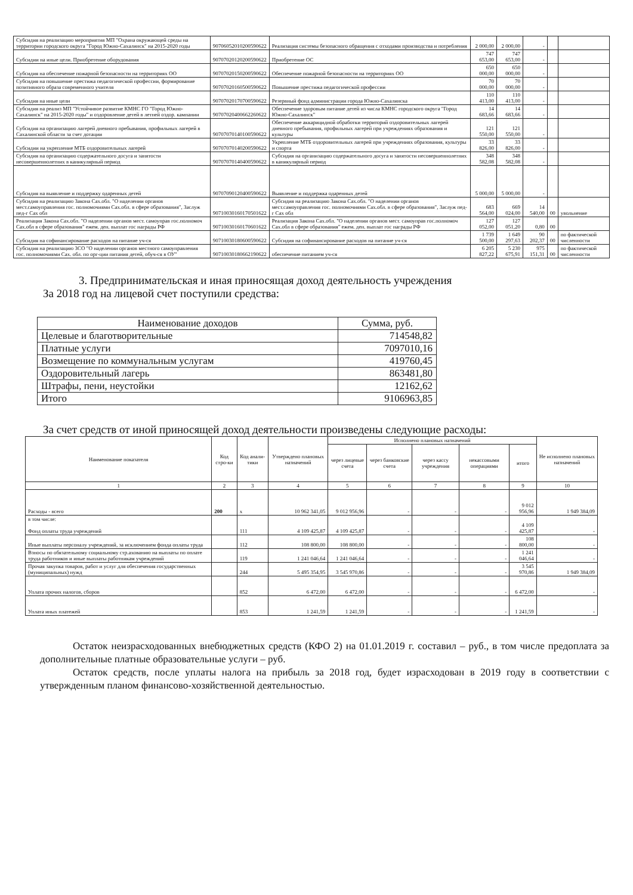| Субсидия на реализацию мероприятия МП "Охрана окружающей среды на территории городского округа "Город Южно-Сахалинск" на 2015-2020 годы | 90706052010200590622 | Реализация системы безопасного обращения с отходами производства и потребления | 2 000,00 | 2 000,00 | - | | |
| Субсидии на иные цели. Приобретение оборудования | 90707020120200590622 | Приобретение ОС | 747 653,00 | 747 653,00 | - | | |
| Субсидия на обеспечение пожарной безопасности на территориях ОО | 90707020150200590622 | Обеспечение пожарной безопасности на территориях ОО | 650 000,00 | 650 000,00 | - | | |
| Субсидия на повышение престижа педагогической профессии, формирование позитивного образа современного учителя | 90707020160500590622 | Повышение престижа педагогической профессии | 70 000,00 | 70 000,00 | - | | |
| Субсидия на иные цели | 90707020170700590622 | Резервный фонд администрации города Южно-Сахалинска | 110 413,00 | 110 413,00 | - | | |
| Субсидия на реализ МП "Устойчивое развитие КМНС ГО "Город Южно-Сахалинск" на 2015-2020 годы" и оздоровление детей в летней оздор. кампании | 90707020400662260622 | Обеспечение здоровым питание детей из числа КМНС городского округа "Город Южно-Сахалинск" | 14 683,66 | 14 683,66 | - | | |
| Субсидия на организацию лагерей дневного пребывания, профильных лагерей в Сахалинской области за счет дотации | 90707070140100590622 | Обеспечение аккарицидной обработки территорий оздоровительных лагерей дневного пребывания, профильных лагерей при учреждениях образования и культуры | 121 550,00 | 121 550,00 | - | | |
| Субсидии на укрепление МТБ оздоровительных лагерей | 90707070140200590622 | Укрепление МТБ оздоровительных лагерей при учреждениях образования, культуры и спорта | 33 826,00 | 33 826,00 | - | | |
| Субсидия на организацию содержательного досуга и занятости несовершеннолетних в каникулярный период | 90707070140400590622 | Субсидия на организацию содержательного досуга и занятости несовершеннолетних в каникулярный период | 348 582,08 | 348 582,08 | - | | |
| Субсидия на выявление и поддержку одаренных детей | 90707090120400590622 | Выявление и поддержка одаренных детей | 5 000,00 | 5 000,00 | - | | |
| Субсидия на реализацию Закона Сах.обл. "О наделении органов мест.самоуправления гос. полномочиями Сах.обл. в сфере образования", Заслуж пед-г Сах обл | 90710030160170501622 | Субсидия на реализацию Закона Сах.обл. "О наделении органов мест.самоуправления гос. полномочиями Сах.обл. в сфере образования", Заслуж пед-г Сах обл | 683 564,00 | 669 024,00 | 14 540,00 | 00 | увольнение |
| Реализация Закона Сах.обл. "О наделении органов мест. самоуправ гос.полномоч Сах.обл в сфере образования" ежем. ден. выплат гос награды РФ | 90710030160170601622 | Реализация Закона Сах.обл. "О наделении органов мест. самоуправ гос.полномоч Сах.обл в сфере образования" ежем. ден. выплат гос награды РФ | 127 052,00 | 127 051,20 | 0,80 | 00 | |
| Субсидия на софинансирование расходов на питание уч-ся | 90710030180600590622 | Субсидия на софинансирование расходов на питание уч-ся | 1 739 500,00 | 1 649 297,63 | 90 202,37 | 00 | по фактической численности |
| Субсидия на реализацию ЗСО "О наделении органов местного самоуправления гос. полномочиями Сах. обл. по орг-ции питания детей, обуч-ся в ОУ" | 90710030180662190622 | обеспечение питанием уч-ся | 6 205 827,22 | 5 230 675,91 | 975 151,31 | 00 | по фактической численности |
3. Предпринимательская и иная приносящая доход деятельность учреждения
За 2018 год на лицевой счет поступили средства:
| Наименование доходов | Сумма, руб. |
| Целевые и благотворительные | 714548,82 |
| Платные услуги | 7097010,16 |
| Возмещение по коммунальным услугам | 419760,45 |
| Оздоровительный лагерь | 863481,80 |
| Штрафы, пени, неустойки | 12162,62 |
| Итого | 9106963,85 |
За счет средств от иной приносящей доход деятельности произведены следующие расходы:
| Наименование показателя | Код стро-ки | Код анали-тики | Утверждено плановых назначений | Исполнено плановых назначений | | | | | Не исполнено плановых назначений |
| --- | --- | --- | --- | --- | --- | --- | --- | --- | --- |
| | | | | через лицевые счета | через банковские счета | через кассу учреждения | некассовыми операциями | итого | |
| 1 | 2 | 3 | 4 | 5 | 6 | 7 | 8 | 9 | 10 |
| Расходы - всего | 200 | x | 10 962 341,05 | 9 012 956,96 | - | - | - | 9 012 956,96 | 1 949 384,09 |
| в том числе: Фонд оплаты труда учреждений | | 111 | 4 109 425,87 | 4 109 425,87 | - | - | - | 4 109 425,87 | - |
| Иные выплаты персоналу учреждений, за исключением фонда оплаты труда | | 112 | 108 800,00 | 108 800,00 | - | - | - | 108 800,00 | - |
| Взносы по обязательному социальному стр.ахованию на выплаты по оплате труда работников и иные выплаты работникам учреждений | | 119 | 1 241 046,64 | 1 241 046,64 | - | - | - | 1 241 046,64 | - |
| Прочая закупка товаров, работ и услуг для обеспечения государственных (муниципальных) нужд | | 244 | 5 495 354,95 | 3 545 970,86 | - | - | - | 3 545 970,86 | 1 949 384,09 |
| Уплата прочих налогов, сборов | | 852 | 6 472,00 | 6 472,00 | - | - | - | 6 472,00 | - |
| Уплата иных платежей | | 853 | 1 241,59 | 1 241,59 | - | - | - | 1 241,59 | - |
Остаток неизрасходованных внебюджетных средств (КФО 2) на 01.01.2019 г. составил – руб., в том числе предоплата за дополнительные платные образовательные услуги – руб.
Остаток средств, после уплаты налога на прибыль за 2018 год, будет израсходован в 2019 году в соответствии с утвержденным планом финансово-хозяйственной деятельностью.